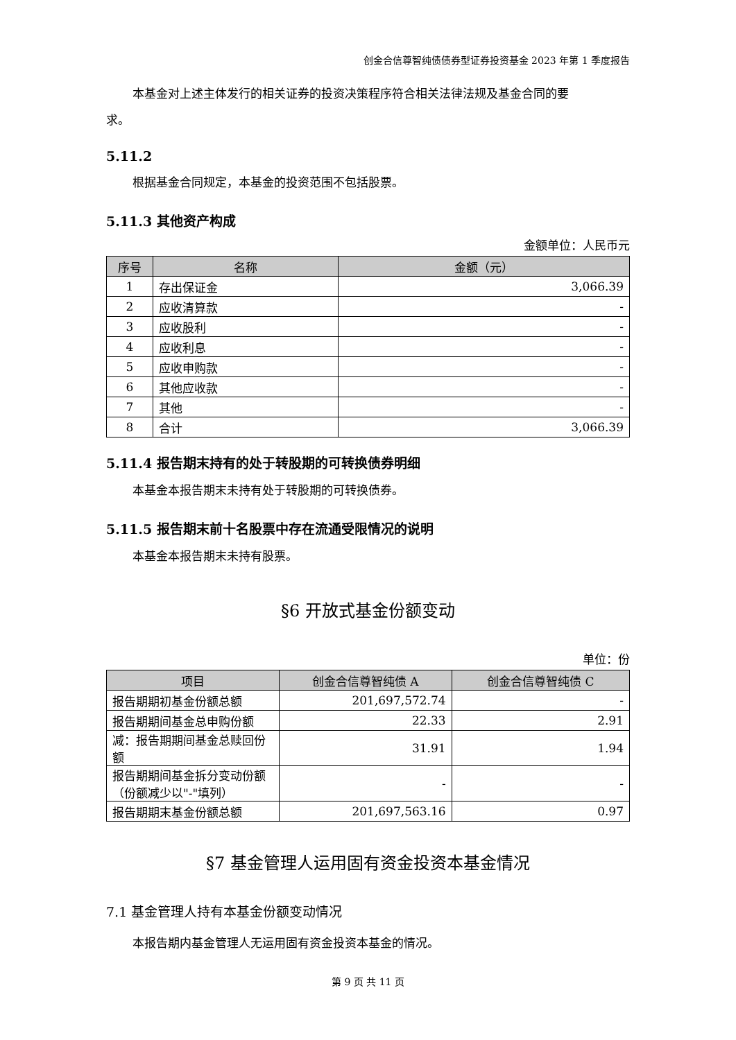创金合信尊智纯债债券型证券投资基金 2023 年第 1 季度报告
本基金对上述主体发行的相关证券的投资决策程序符合相关法律法规及基金合同的要
求。
5.11.2
根据基金合同规定，本基金的投资范围不包括股票。
5.11.3 其他资产构成
金额单位：人民币元
| 序号 | 名称 | 金额（元） |
| --- | --- | --- |
| 1 | 存出保证金 | 3,066.39 |
| 2 | 应收清算款 | - |
| 3 | 应收股利 | - |
| 4 | 应收利息 | - |
| 5 | 应收申购款 | - |
| 6 | 其他应收款 | - |
| 7 | 其他 | - |
| 8 | 合计 | 3,066.39 |
5.11.4 报告期末持有的处于转股期的可转换债券明细
本基金本报告期末未持有处于转股期的可转换债券。
5.11.5 报告期末前十名股票中存在流通受限情况的说明
本基金本报告期末未持有股票。
§6 开放式基金份额变动
单位：份
| 项目 | 创金合信尊智纯债 A | 创金合信尊智纯债 C |
| --- | --- | --- |
| 报告期期初基金份额总额 | 201,697,572.74 | - |
| 报告期期间基金总申购份额 | 22.33 | 2.91 |
| 减：报告期期间基金总赎回份额 | 31.91 | 1.94 |
| 报告期期间基金拆分变动份额（份额减少以"-"填列） | - | - |
| 报告期期末基金份额总额 | 201,697,563.16 | 0.97 |
§7 基金管理人运用固有资金投资本基金情况
7.1 基金管理人持有本基金份额变动情况
本报告期内基金管理人无运用固有资金投资本基金的情况。
第 9 页 共 11 页